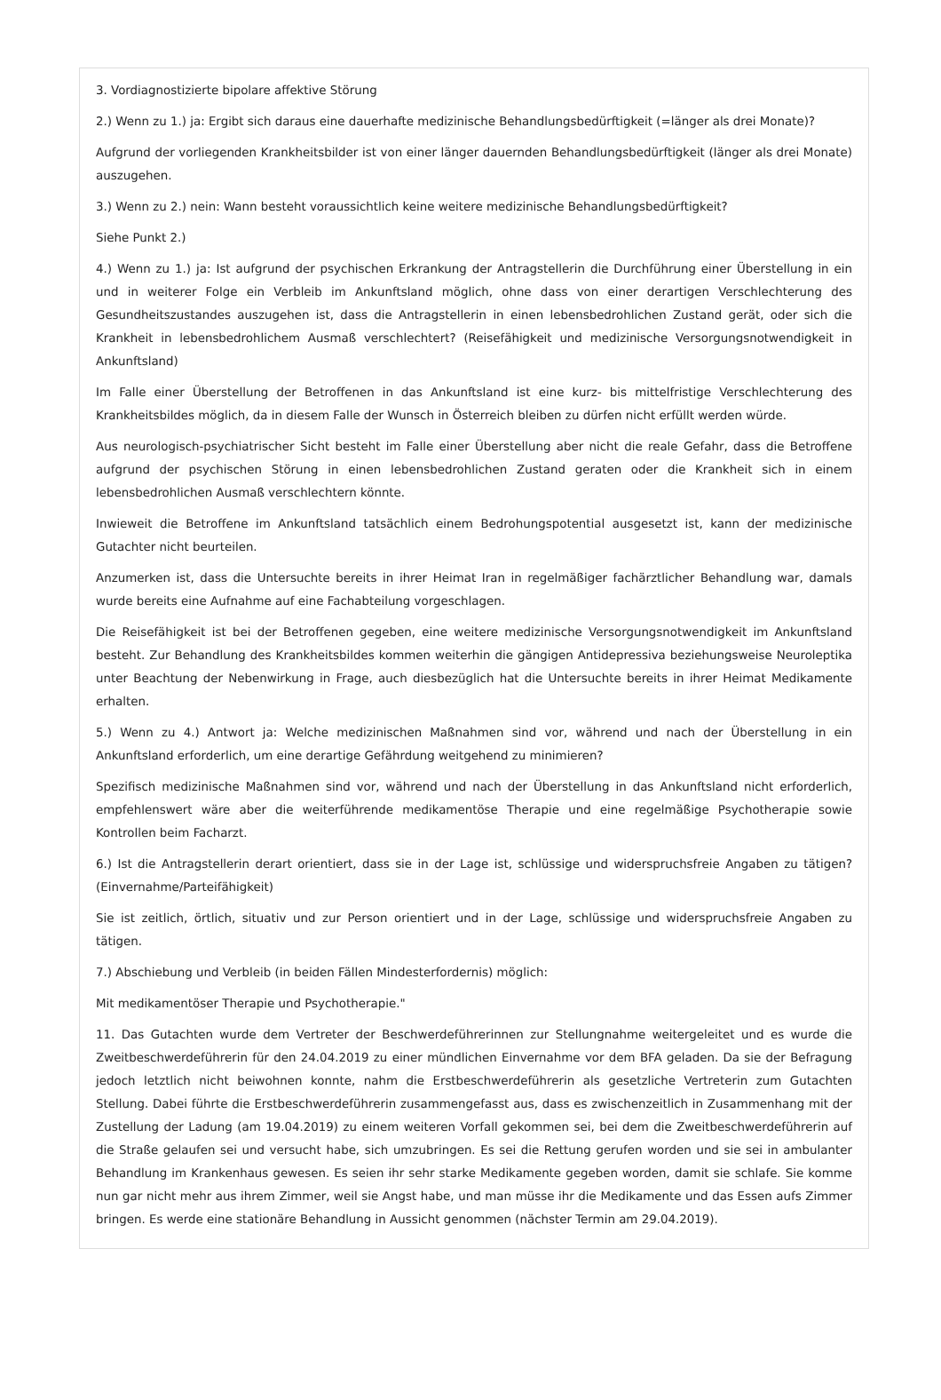3. Vordiagnostizierte bipolare affektive Störung
2.) Wenn zu 1.) ja: Ergibt sich daraus eine dauerhafte medizinische Behandlungsbedürftigkeit (=länger als drei Monate)?
Aufgrund der vorliegenden Krankheitsbilder ist von einer länger dauernden Behandlungsbedürftigkeit (länger als drei Monate) auszugehen.
3.) Wenn zu 2.) nein: Wann besteht voraussichtlich keine weitere medizinische Behandlungsbedürftigkeit?
Siehe Punkt 2.)
4.) Wenn zu 1.) ja: Ist aufgrund der psychischen Erkrankung der Antragstellerin die Durchführung einer Überstellung in ein und in weiterer Folge ein Verbleib im Ankunftsland möglich, ohne dass von einer derartigen Verschlechterung des Gesundheitszustandes auszugehen ist, dass die Antragstellerin in einen lebensbedrohlichen Zustand gerät, oder sich die Krankheit in lebensbedrohlichem Ausmaß verschlechtert? (Reisefähigkeit und medizinische Versorgungsnotwendigkeit in Ankunftsland)
Im Falle einer Überstellung der Betroffenen in das Ankunftsland ist eine kurz- bis mittelfristige Verschlechterung des Krankheitsbildes möglich, da in diesem Falle der Wunsch in Österreich bleiben zu dürfen nicht erfüllt werden würde.
Aus neurologisch-psychiatrischer Sicht besteht im Falle einer Überstellung aber nicht die reale Gefahr, dass die Betroffene aufgrund der psychischen Störung in einen lebensbedrohlichen Zustand geraten oder die Krankheit sich in einem lebensbedrohlichen Ausmaß verschlechtern könnte.
Inwieweit die Betroffene im Ankunftsland tatsächlich einem Bedrohungspotential ausgesetzt ist, kann der medizinische Gutachter nicht beurteilen.
Anzumerken ist, dass die Untersuchte bereits in ihrer Heimat Iran in regelmäßiger fachärztlicher Behandlung war, damals wurde bereits eine Aufnahme auf eine Fachabteilung vorgeschlagen.
Die Reisefähigkeit ist bei der Betroffenen gegeben, eine weitere medizinische Versorgungsnotwendigkeit im Ankunftsland besteht. Zur Behandlung des Krankheitsbildes kommen weiterhin die gängigen Antidepressiva beziehungsweise Neuroleptika unter Beachtung der Nebenwirkung in Frage, auch diesbezüglich hat die Untersuchte bereits in ihrer Heimat Medikamente erhalten.
5.) Wenn zu 4.) Antwort ja: Welche medizinischen Maßnahmen sind vor, während und nach der Überstellung in ein Ankunftsland erforderlich, um eine derartige Gefährdung weitgehend zu minimieren?
Spezifisch medizinische Maßnahmen sind vor, während und nach der Überstellung in das Ankunftsland nicht erforderlich, empfehlenswert wäre aber die weiterführende medikamentöse Therapie und eine regelmäßige Psychotherapie sowie Kontrollen beim Facharzt.
6.) Ist die Antragstellerin derart orientiert, dass sie in der Lage ist, schlüssige und widerspruchsfreie Angaben zu tätigen? (Einvernahme/Parteifähigkeit)
Sie ist zeitlich, örtlich, situativ und zur Person orientiert und in der Lage, schlüssige und widerspruchsfreie Angaben zu tätigen.
7.) Abschiebung und Verbleib (in beiden Fällen Mindesterfordernis) möglich:
Mit medikamentöser Therapie und Psychotherapie."
11. Das Gutachten wurde dem Vertreter der Beschwerdeführerinnen zur Stellungnahme weitergeleitet und es wurde die Zweitbeschwerdeführerin für den 24.04.2019 zu einer mündlichen Einvernahme vor dem BFA geladen. Da sie der Befragung jedoch letztlich nicht beiwohnen konnte, nahm die Erstbeschwerdeführerin als gesetzliche Vertreterin zum Gutachten Stellung. Dabei führte die Erstbeschwerdeführerin zusammengefasst aus, dass es zwischenzeitlich in Zusammenhang mit der Zustellung der Ladung (am 19.04.2019) zu einem weiteren Vorfall gekommen sei, bei dem die Zweitbeschwerdeführerin auf die Straße gelaufen sei und versucht habe, sich umzubringen. Es sei die Rettung gerufen worden und sie sei in ambulanter Behandlung im Krankenhaus gewesen. Es seien ihr sehr starke Medikamente gegeben worden, damit sie schlafe. Sie komme nun gar nicht mehr aus ihrem Zimmer, weil sie Angst habe, und man müsse ihr die Medikamente und das Essen aufs Zimmer bringen. Es werde eine stationäre Behandlung in Aussicht genommen (nächster Termin am 29.04.2019).